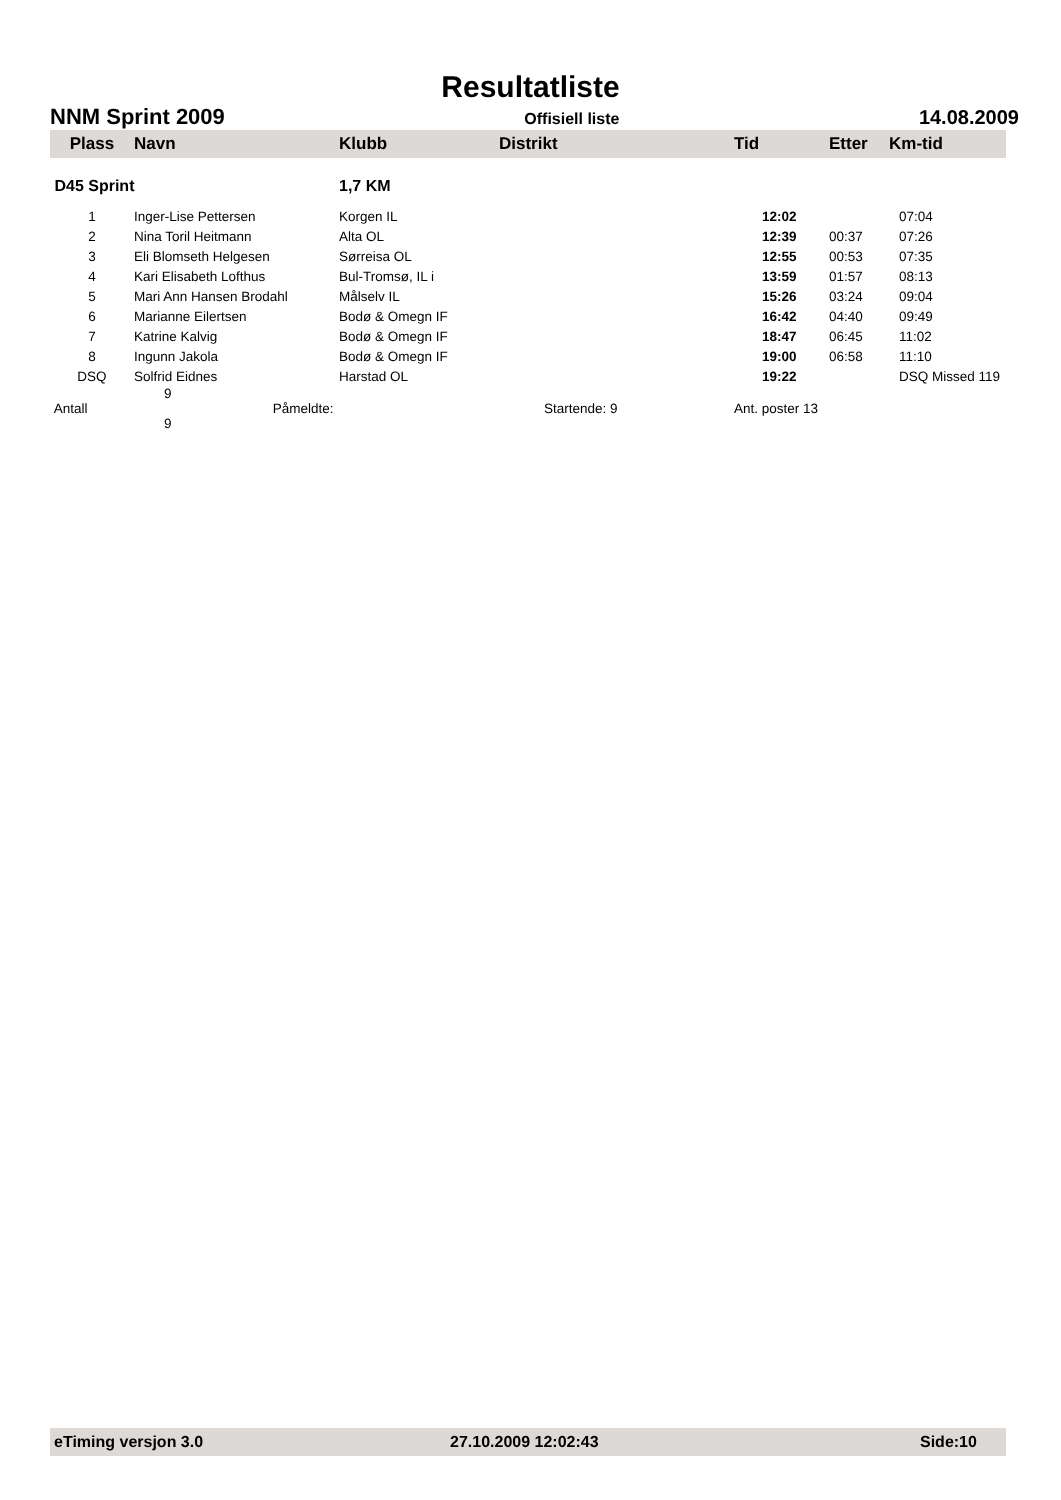Resultatliste
NNM Sprint 2009 Offisiell liste 14.08.2009
| Plass | Navn | Klubb | Distrikt | Tid | Etter | Km-tid |
| --- | --- | --- | --- | --- | --- | --- |
| D45 Sprint | | 1,7 KM | | | | |
| 1 | Inger-Lise Pettersen | Korgen IL | | 12:02 | | 07:04 |
| 2 | Nina Toril Heitmann | Alta OL | | 12:39 | 00:37 | 07:26 |
| 3 | Eli Blomseth Helgesen | Sørreisa OL | | 12:55 | 00:53 | 07:35 |
| 4 | Kari Elisabeth Lofthus | Bul-Tromsø, IL i | | 13:59 | 01:57 | 08:13 |
| 5 | Mari Ann Hansen Brodahl | Målselv IL | | 15:26 | 03:24 | 09:04 |
| 6 | Marianne Eilertsen | Bodø & Omegn IF | | 16:42 | 04:40 | 09:49 |
| 7 | Katrine Kalvig | Bodø & Omegn IF | | 18:47 | 06:45 | 11:02 |
| 8 | Ingunn Jakola | Bodø & Omegn IF | | 19:00 | 06:58 | 11:10 |
| DSQ | Solfrid Eidnes | Harstad OL | | 19:22 | | DSQ Missed 119 |
| Antall | 9 Påmeldte: 9 | | Startende: 9 | Ant. poster 13 | | |
eTiming versjon 3.0 27.10.2009 12:02:43 Side:10